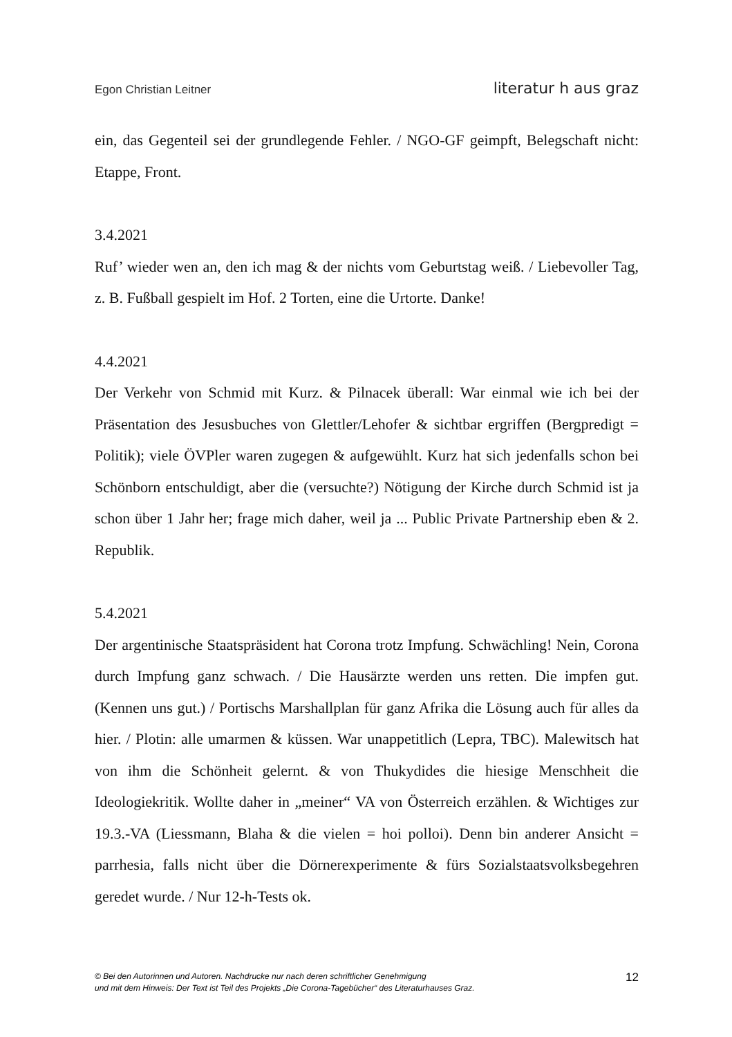Egon Christian Leitner literatur h aus graz
ein, das Gegenteil sei der grundlegende Fehler. / NGO-GF geimpft, Belegschaft nicht: Etappe, Front.
3.4.2021
Ruf’ wieder wen an, den ich mag & der nichts vom Geburtstag weiß. / Liebevoller Tag, z. B. Fußball gespielt im Hof. 2 Torten, eine die Urtorte. Danke!
4.4.2021
Der Verkehr von Schmid mit Kurz. & Pilnacek überall: War einmal wie ich bei der Präsentation des Jesusbuches von Glettler/Lehofer & sichtbar ergriffen (Bergpredigt = Politik); viele ÖVPler waren zugegen & aufgewühlt. Kurz hat sich jedenfalls schon bei Schönborn entschuldigt, aber die (versuchte?) Nötigung der Kirche durch Schmid ist ja schon über 1 Jahr her; frage mich daher, weil ja ... Public Private Partnership eben & 2. Republik.
5.4.2021
Der argentinische Staatspräsident hat Corona trotz Impfung. Schwächling! Nein, Corona durch Impfung ganz schwach. / Die Hausärzte werden uns retten. Die impfen gut. (Kennen uns gut.) / Portischs Marshallplan für ganz Afrika die Lösung auch für alles da hier. / Plotin: alle umarmen & küssen. War unappetitlich (Lepra, TBC). Malewitsch hat von ihm die Schönheit gelernt. & von Thukydides die hiesige Menschheit die Ideologiekritik. Wollte daher in „meiner“ VA von Österreich erzählen. & Wichtiges zur 19.3.-VA (Liessmann, Blaha & die vielen = hoi polloi). Denn bin anderer Ansicht = parrhesia, falls nicht über die Dörnerexperimente & fürs Sozialstaatsvolksbegehren geredet wurde. / Nur 12-h-Tests ok.
© Bei den Autorinnen und Autoren. Nachdrucke nur nach deren schriftlicher Genehmigung
und mit dem Hinweis: Der Text ist Teil des Projekts „Die Corona-Tagebücher“ des Literaturhauses Graz.
12